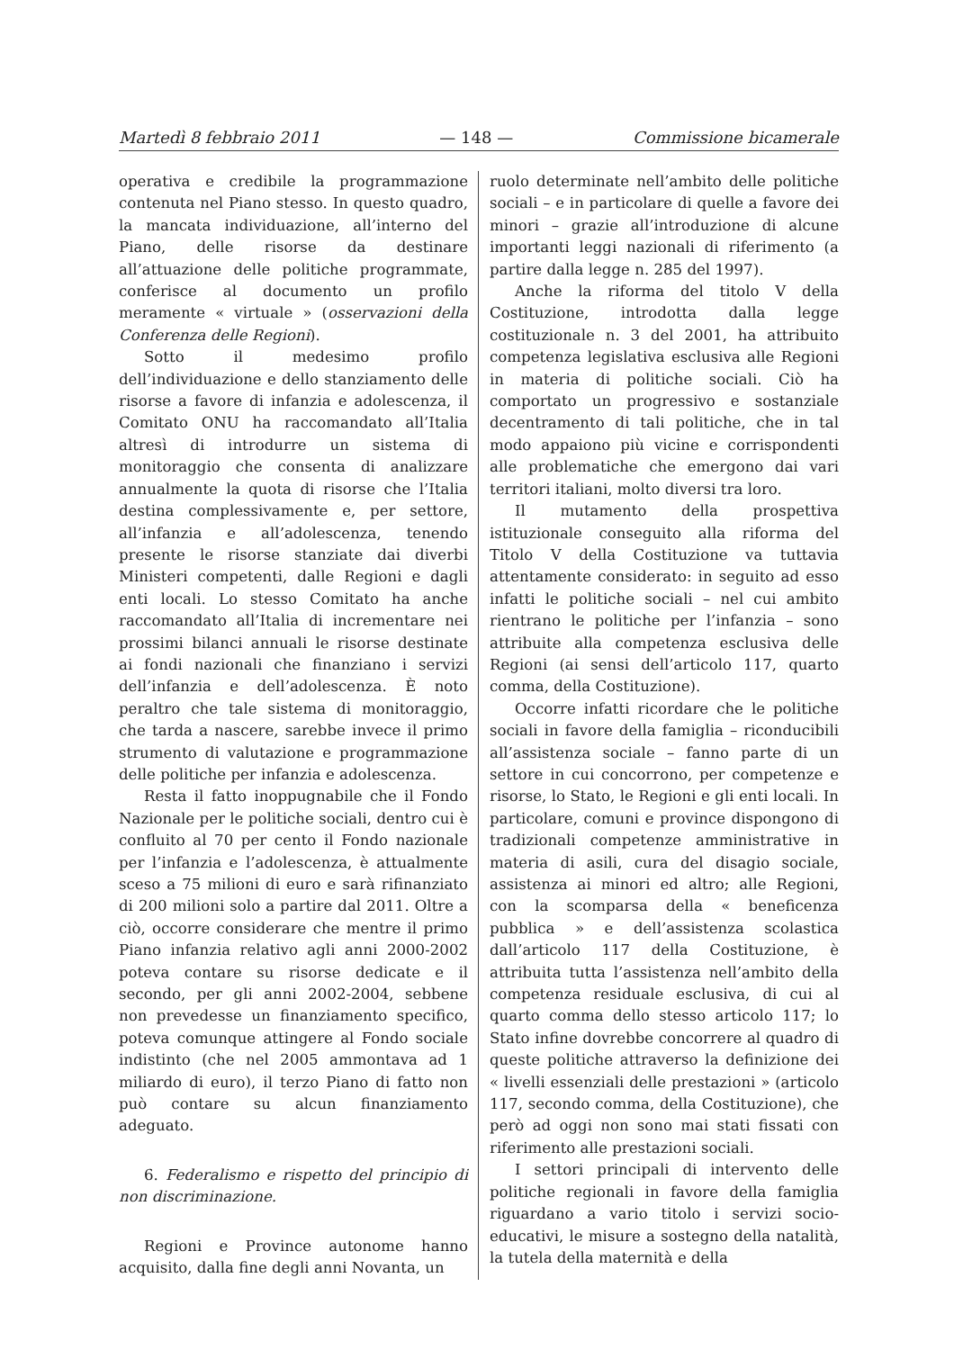Martedì 8 febbraio 2011 — 148 — Commissione bicamerale
operativa e credibile la programmazione contenuta nel Piano stesso. In questo quadro, la mancata individuazione, all’interno del Piano, delle risorse da destinare all’attuazione delle politiche programmate, conferisce al documento un profilo meramente « virtuale » (osservazioni della Conferenza delle Regioni).
Sotto il medesimo profilo dell’individuazione e dello stanziamento delle risorse a favore di infanzia e adolescenza, il Comitato ONU ha raccomandato all’Italia altresì di introdurre un sistema di monitoraggio che consenta di analizzare annualmente la quota di risorse che l’Italia destina complessivamente e, per settore, all’infanzia e all’adolescenza, tenendo presente le risorse stanziate dai diverbi Ministeri competenti, dalle Regioni e dagli enti locali. Lo stesso Comitato ha anche raccomandato all’Italia di incrementare nei prossimi bilanci annuali le risorse destinate ai fondi nazionali che finanziano i servizi dell’infanzia e dell’adolescenza. È noto peraltro che tale sistema di monitoraggio, che tarda a nascere, sarebbe invece il primo strumento di valutazione e programmazione delle politiche per infanzia e adolescenza.
Resta il fatto inoppugnabile che il Fondo Nazionale per le politiche sociali, dentro cui è confluito al 70 per cento il Fondo nazionale per l’infanzia e l’adolescenza, è attualmente sceso a 75 milioni di euro e sarà rifinanziato di 200 milioni solo a partire dal 2011. Oltre a ciò, occorre considerare che mentre il primo Piano infanzia relativo agli anni 2000-2002 poteva contare su risorse dedicate e il secondo, per gli anni 2002-2004, sebbene non prevedesse un finanziamento specifico, poteva comunque attingere al Fondo sociale indistinto (che nel 2005 ammontava ad 1 miliardo di euro), il terzo Piano di fatto non può contare su alcun finanziamento adeguato.
6. Federalismo e rispetto del principio di non discriminazione.
Regioni e Province autonome hanno acquisito, dalla fine degli anni Novanta, un
ruolo determinate nell’ambito delle politiche sociali – e in particolare di quelle a favore dei minori – grazie all’introduzione di alcune importanti leggi nazionali di riferimento (a partire dalla legge n. 285 del 1997).
Anche la riforma del titolo V della Costituzione, introdotta dalla legge costituzionale n. 3 del 2001, ha attribuito competenza legislativa esclusiva alle Regioni in materia di politiche sociali. Ciò ha comportato un progressivo e sostanziale decentramento di tali politiche, che in tal modo appaiono più vicine e corrispondenti alle problematiche che emergono dai vari territori italiani, molto diversi tra loro.
Il mutamento della prospettiva istituzionale conseguito alla riforma del Titolo V della Costituzione va tuttavia attentamente considerato: in seguito ad esso infatti le politiche sociali – nel cui ambito rientrano le politiche per l’infanzia – sono attribuite alla competenza esclusiva delle Regioni (ai sensi dell’articolo 117, quarto comma, della Costituzione).
Occorre infatti ricordare che le politiche sociali in favore della famiglia – riconducibili all’assistenza sociale – fanno parte di un settore in cui concorrono, per competenze e risorse, lo Stato, le Regioni e gli enti locali. In particolare, comuni e province dispongono di tradizionali competenze amministrative in materia di asili, cura del disagio sociale, assistenza ai minori ed altro; alle Regioni, con la scomparsa della « beneficenza pubblica » e dell’assistenza scolastica dall’articolo 117 della Costituzione, è attribuita tutta l’assistenza nell’ambito della competenza residuale esclusiva, di cui al quarto comma dello stesso articolo 117; lo Stato infine dovrebbe concorrere al quadro di queste politiche attraverso la definizione dei « livelli essenziali delle prestazioni » (articolo 117, secondo comma, della Costituzione), che però ad oggi non sono mai stati fissati con riferimento alle prestazioni sociali.
I settori principali di intervento delle politiche regionali in favore della famiglia riguardano a vario titolo i servizi socio-educativi, le misure a sostegno della natalità, la tutela della maternità e della